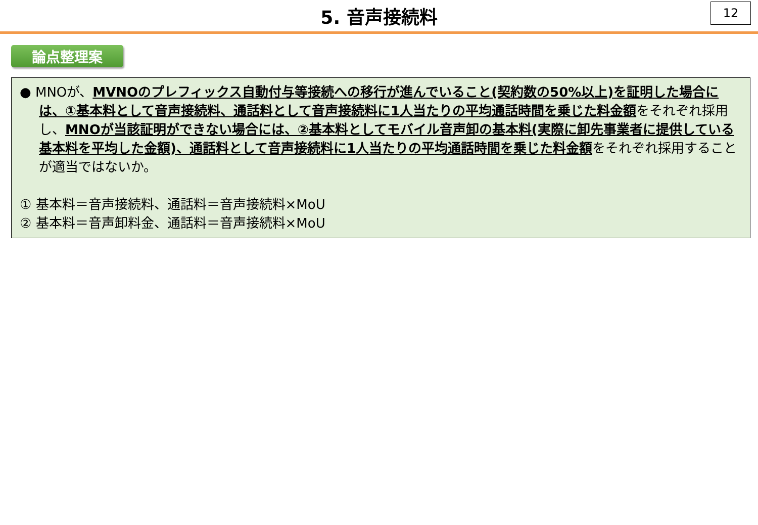5. 音声接続料
12
論点整理案
● MNOが、MVNOのプレフィックス自動付与等接続への移行が進んでいること(契約数の50%以上)を証明した場合には、①基本料として音声接続料、通話料として音声接続料に1人当たりの平均通話時間を乗じた料金額をそれぞれ採用し、MNOが当該証明ができない場合には、②基本料としてモバイル音声卸の基本料(実際に卸先事業者に提供している基本料を平均した金額)、通話料として音声接続料に1人当たりの平均通話時間を乗じた料金額をそれぞれ採用することが適当ではないか。
① 基本料＝音声接続料、通話料＝音声接続料×MoU
② 基本料＝音声卸料金、通話料＝音声接続料×MoU